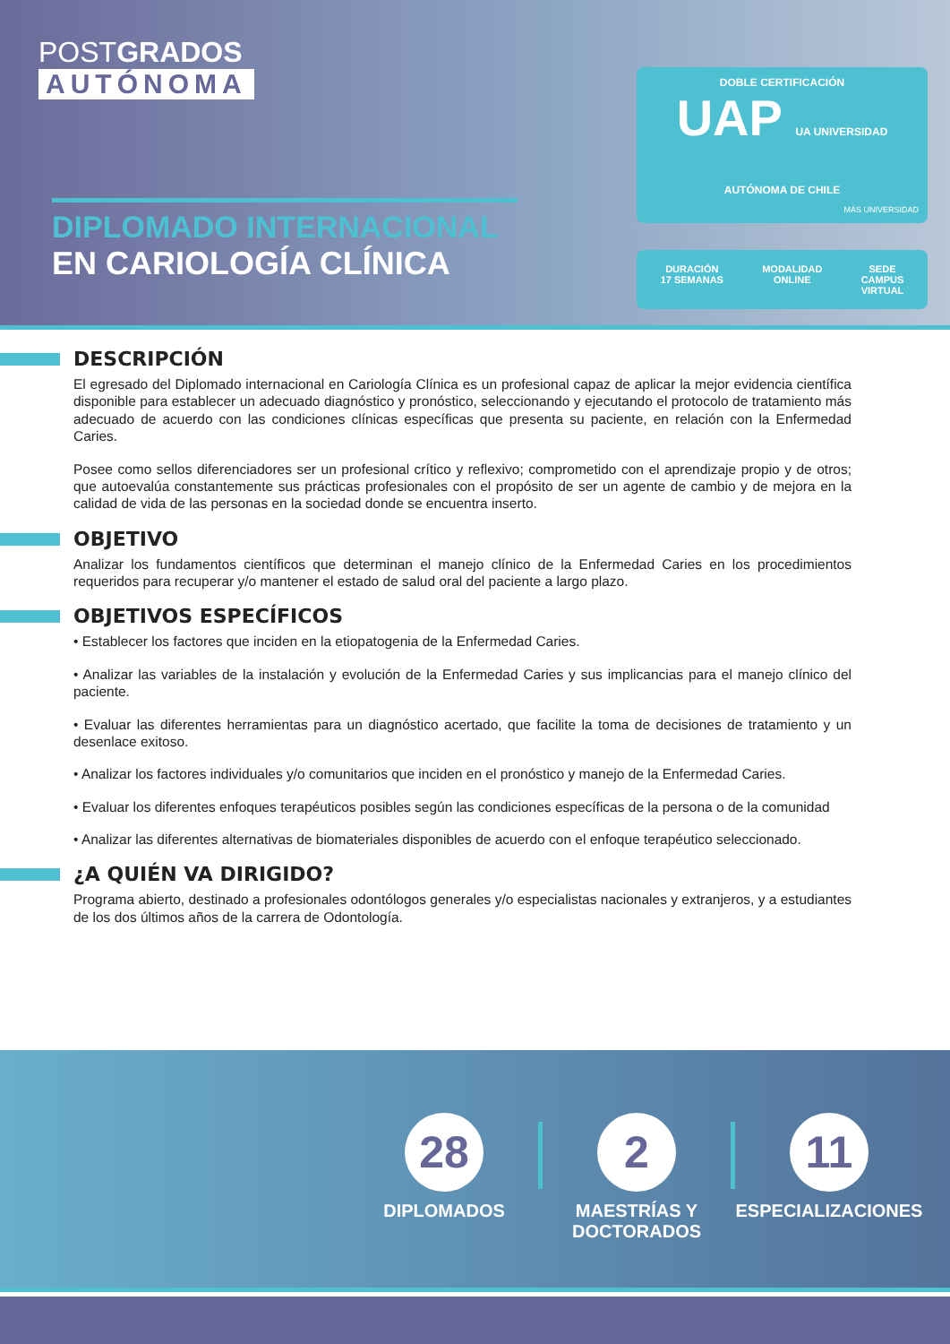POSTGRADOS
AUTÓNOMA
DIPLOMADO INTERNACIONAL
EN CARIOLOGÍA CLÍNICA
DOBLE CERTIFICACIÓN
UAP UA UNIVERSIDAD AUTÓNOMA DE CHILE
MÁS UNIVERSIDAD
DURACIÓN
17 SEMANAS
MODALIDAD
ONLINE
SEDE
CAMPUS
VIRTUAL
DESCRIPCIÓN
El egresado del Diplomado internacional en Cariología Clínica es un profesional capaz de aplicar la mejor evidencia científica disponible para establecer un adecuado diagnóstico y pronóstico, seleccionando y ejecutando el protocolo de tratamiento más adecuado de acuerdo con las condiciones clínicas específicas que presenta su paciente, en relación con la Enfermedad Caries.
Posee como sellos diferenciadores ser un profesional crítico y reflexivo; comprometido con el aprendizaje propio y de otros; que autoevalúa constantemente sus prácticas profesionales con el propósito de ser un agente de cambio y de mejora en la calidad de vida de las personas en la sociedad donde se encuentra inserto.
OBJETIVO
Analizar los fundamentos científicos que determinan el manejo clínico de la Enfermedad Caries en los procedimientos requeridos para recuperar y/o mantener el estado de salud oral del paciente a largo plazo.
OBJETIVOS ESPECÍFICOS
• Establecer los factores que inciden en la etiopatogenia de la Enfermedad Caries.
• Analizar las variables de la instalación y evolución de la Enfermedad Caries y sus implicancias para el manejo clínico del paciente.
• Evaluar las diferentes herramientas para un diagnóstico acertado, que facilite la toma de decisiones de tratamiento y un desenlace exitoso.
• Analizar los factores individuales y/o comunitarios que inciden en el pronóstico y manejo de la Enfermedad Caries.
• Evaluar los diferentes enfoques terapéuticos posibles según las condiciones específicas de la persona o de la comunidad
• Analizar las diferentes alternativas de biomateriales disponibles de acuerdo con el enfoque terapéutico seleccionado.
¿A QUIÉN VA DIRIGIDO?
Programa abierto, destinado a profesionales odontólogos generales y/o especialistas nacionales y extranjeros, y a estudiantes de los dos últimos años de la carrera de Odontología.
28
DIPLOMADOS
2
MAESTRÍAS Y
DOCTORADOS
11
ESPECIALIZACIONES